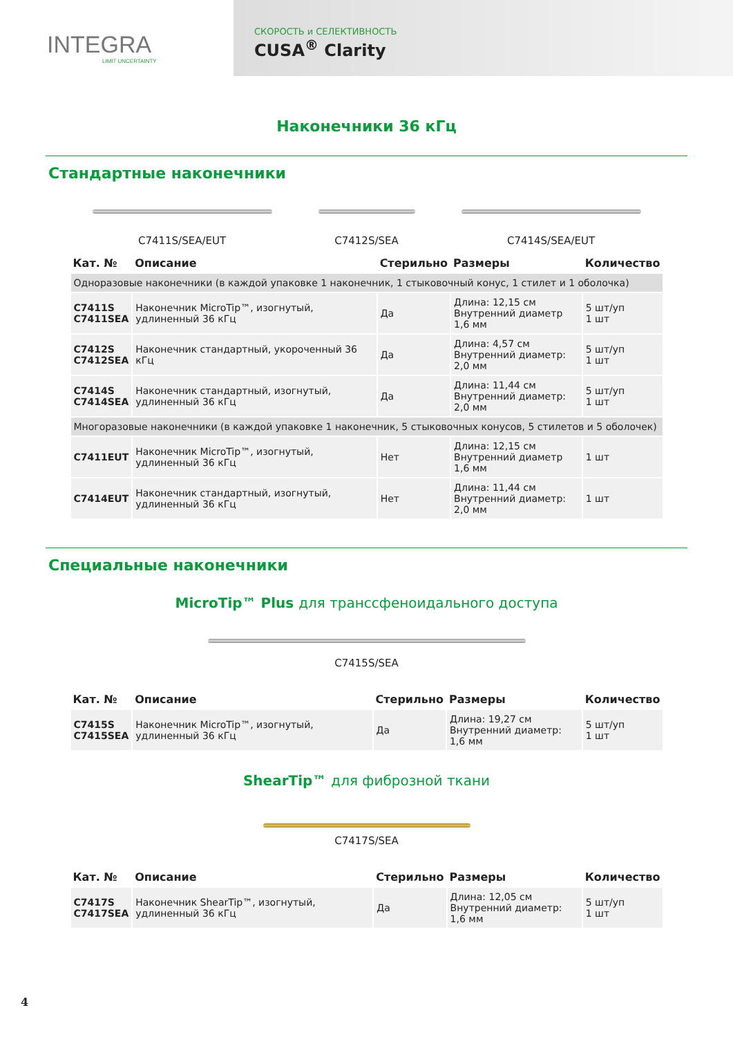INTEGRA
LIMIT UNCERTAINTY
СКОРОСТЬ и СЕЛЕКТИВНОСТЬ
CUSA<sup>®</sup> Clarity
Наконечники 36 кГц
Стандартные наконечники
C7411S/SEA/EUT C7412S/SEA C7414S/SEA/EUT
| Кат. № | Описание | Стерильно | Размеры | Количество |
| --- | --- | --- | --- | --- |
| Одноразовые наконечники (в каждой упаковке 1 наконечник, 1 стыковочный конус, 1 стилет и 1 оболочка) | | | | |
| C7411S C7411SEA | Наконечник MicroTip™, изогнутый, удлиненный 36 кГц | Да | Длина: 12,15 см Внутренний диаметр 1,6 мм | 5 шт/уп 1 шт |
| C7412S C7412SEA | Наконечник стандартный, укороченный 36 кГц | Да | Длина: 4,57 см Внутренний диаметр: 2,0 мм | 5 шт/уп 1 шт |
| C7414S C7414SEA | Наконечник стандартный, изогнутый, удлиненный 36 кГц | Да | Длина: 11,44 см Внутренний диаметр: 2,0 мм | 5 шт/уп 1 шт |
| Многоразовые наконечники (в каждой упаковке 1 наконечник, 5 стыковочных конусов, 5 стилетов и 5 оболочек) | | | | |
| C7411EUT | Наконечник MicroTip™, изогнутый, удлиненный 36 кГц | Нет | Длина: 12,15 см Внутренний диаметр 1,6 мм | 1 шт |
| C7414EUT | Наконечник стандартный, изогнутый, удлиненный 36 кГц | Нет | Длина: 11,44 см Внутренний диаметр: 2,0 мм | 1 шт |
Специальные наконечники
MicroTip™ Plus для транссфеноидального доступа
C7415S/SEA
| Кат. № | Описание | Стерильно | Размеры | Количество |
| --- | --- | --- | --- | --- |
| C7415S C7415SEA | Наконечник MicroTip™, изогнутый, удлиненный 36 кГц | Да | Длина: 19,27 см Внутренний диаметр: 1,6 мм | 5 шт/уп 1 шт |
ShearTip™ для фиброзной ткани
C7417S/SEA
| Кат. № | Описание | Стерильно | Размеры | Количество |
| --- | --- | --- | --- | --- |
| C7417S C7417SEA | Наконечник ShearTip™, изогнутый, удлиненный 36 кГц | Да | Длина: 12,05 см Внутренний диаметр: 1,6 мм | 5 шт/уп 1 шт |
4